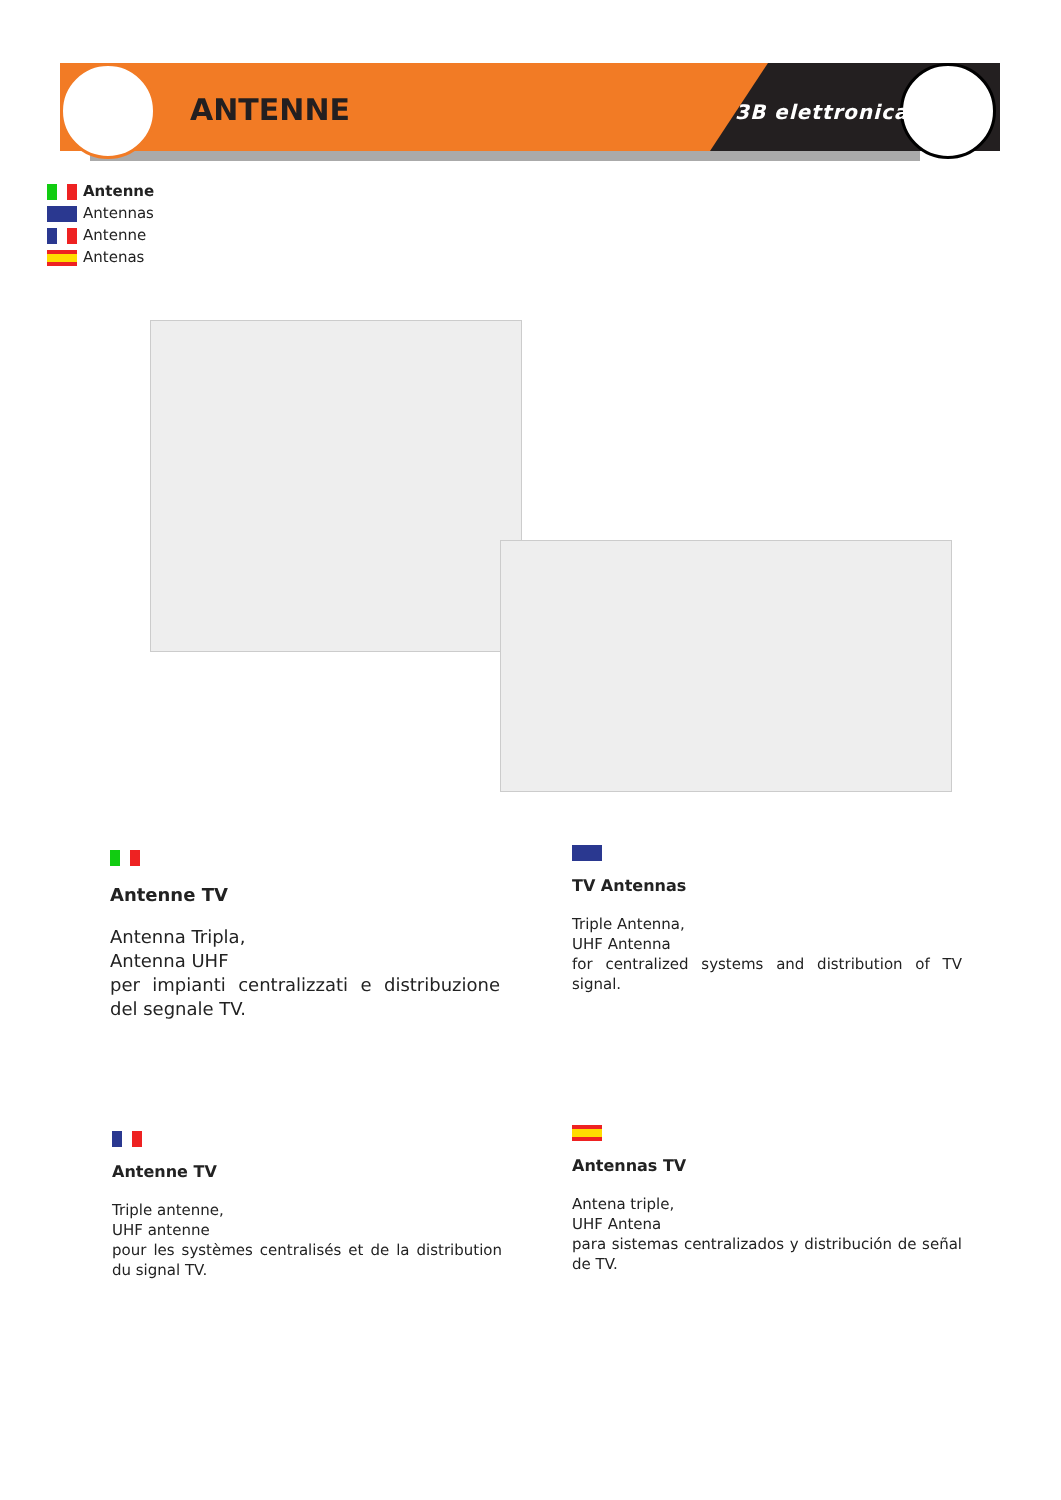ANTENNE 3B elettronica
Antenne
Antennas
Antenne
Antenas
Antenne TV
Antenna Tripla,
Antenna UHF
per impianti centralizzati e distribuzione del segnale TV.
TV Antennas
Triple Antenna,
UHF Antenna
for centralized systems and distribution of TV signal.
Antenne TV
Triple antenne,
UHF antenne
pour les systèmes centralisés et de la distribution du signal TV.
Antennas TV
Antena triple,
UHF Antena
para sistemas centralizados y distribución de señal de TV.